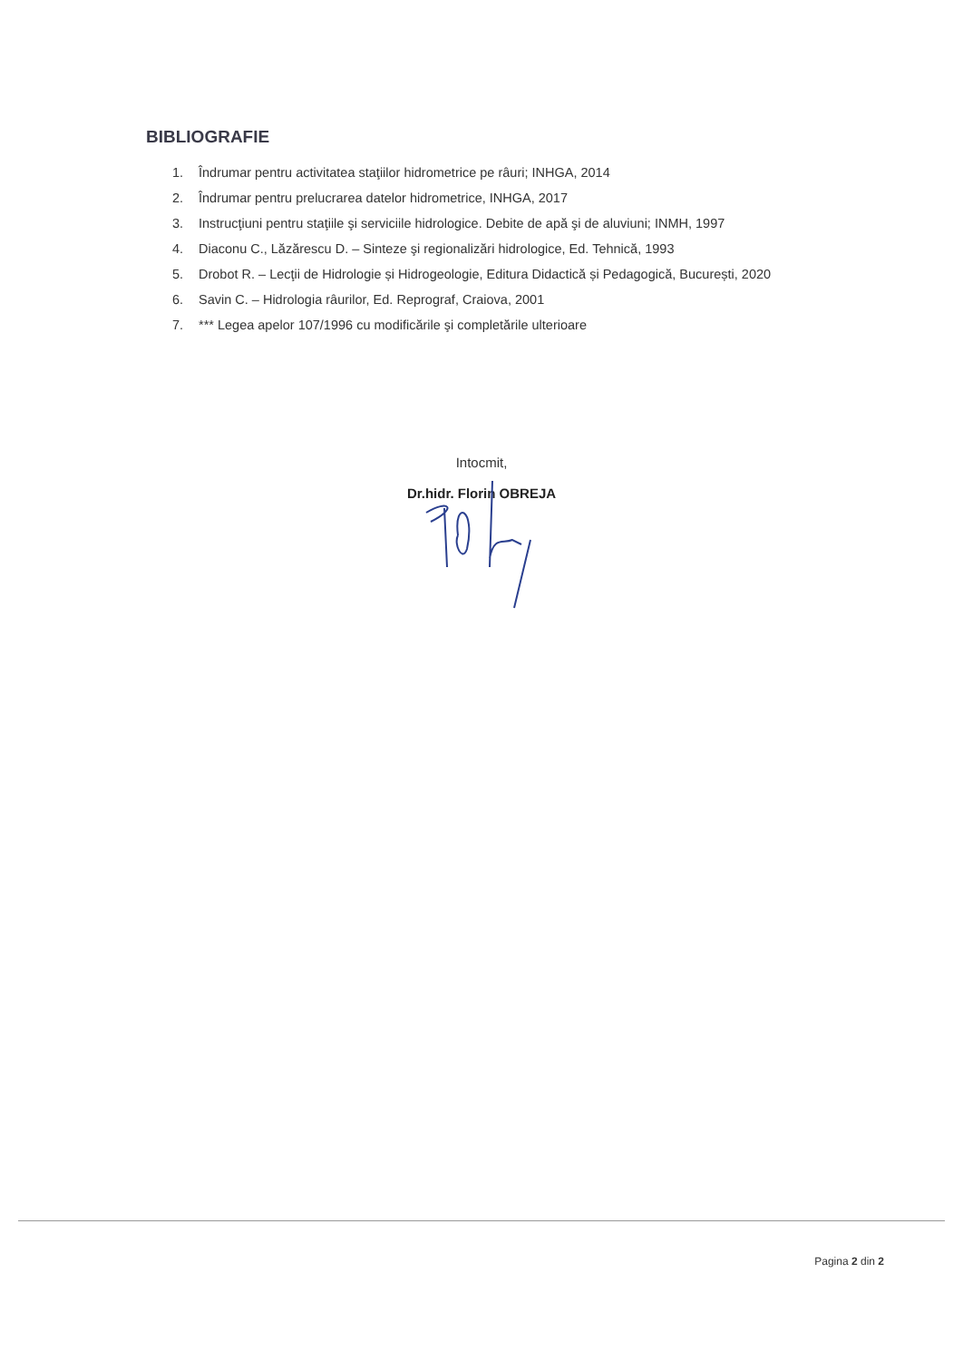BIBLIOGRAFIE
1. Îndrumar pentru activitatea staţiilor hidrometrice pe râuri; INHGA, 2014
2. Îndrumar pentru prelucrarea datelor hidrometrice, INHGA, 2017
3. Instrucţiuni pentru staţiile şi serviciile hidrologice. Debite de apă şi de aluviuni; INMH, 1997
4. Diaconu C., Lăzărescu D. – Sinteze şi regionalizări hidrologice, Ed. Tehnică, 1993
5. Drobot R. – Lecţii de Hidrologie și Hidrogeologie, Editura Didactică și Pedagogică, București, 2020
6. Savin C. – Hidrologia râurilor, Ed. Reprograf, Craiova, 2001
7. *** Legea apelor 107/1996 cu modificările şi completările ulterioare
Intocmit,
Dr.hidr. Florin OBREJA
Pagina 2 din 2